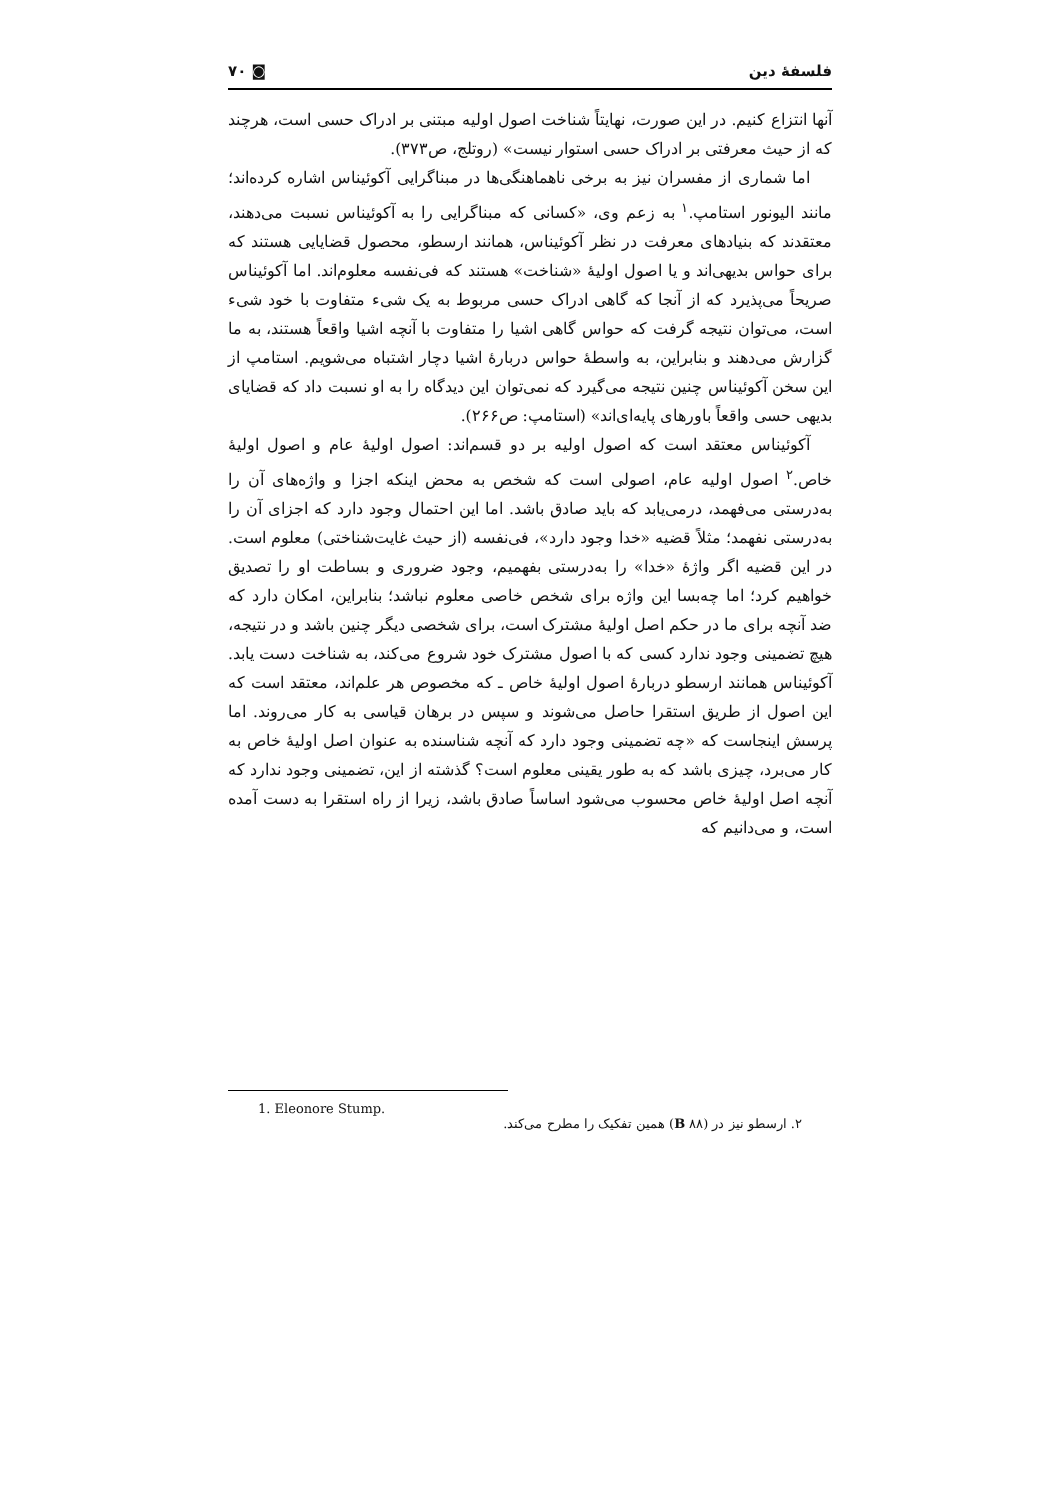فلسفهٔ دین ◙ ۷۰
آنها انتزاع کنیم. در این صورت، نهایتاً شناخت اصول اولیه مبتنی بر ادراک حسی است، هرچند که از حیث معرفتی بر ادراک حسی استوار نیست» (روتلج، ص۳۷۳).
اما شماری از مفسران نیز به برخی ناهماهنگی‌ها در مبناگرایی آکوئیناس اشاره کرده‌اند؛ مانند الیونور استامپ.<sup>۱</sup> به زعم وی، «کسانی که مبناگرایی را به آکوئیناس نسبت می‌دهند، معتقدند که بنیادهای معرفت در نظر آکوئیناس، همانند ارسطو، محصول قضایایی هستند که برای حواس بدیهی‌اند و یا اصول اولیهٔ «شناخت» هستند که فی‌نفسه معلوم‌اند. اما آکوئیناس صریحاً می‌پذیرد که از آنجا که گاهی ادراک حسی مربوط به یک شیء متفاوت با خود شیء است، می‌توان نتیجه گرفت که حواس گاهی اشیا را متفاوت با آنچه اشیا واقعاً هستند، به ما گزارش می‌دهند و بنابراین، به واسطهٔ حواس دربارهٔ اشیا دچار اشتباه می‌شویم. استامپ از این سخن آکوئیناس چنین نتیجه می‌گیرد که نمی‌توان این دیدگاه را به او نسبت داد که قضایای بدیهی حسی واقعاً باورهای پایه‌ای‌اند» (استامپ: ص۲۶۶).
آکوئیناس معتقد است که اصول اولیه بر دو قسم‌اند: اصول اولیهٔ عام و اصول اولیهٔ خاص.<sup>۲</sup> اصول اولیه عام، اصولی است که شخص به محض اینکه اجزا و واژه‌های آن را به‌درستی می‌فهمد، درمی‌یابد که باید صادق باشد. اما این احتمال وجود دارد که اجزای آن را به‌درستی نفهمد؛ مثلاً قضیه «خدا وجود دارد»، فی‌نفسه (از حیث غایت‌شناختی) معلوم است. در این قضیه اگر واژهٔ «خدا» را به‌درستی بفهمیم، وجود ضروری و بساطت او را تصدیق خواهیم کرد؛ اما چه‌بسا این واژه برای شخص خاصی معلوم نباشد؛ بنابراین، امکان دارد که ضد آنچه برای ما در حکم اصل اولیهٔ مشترک است، برای شخصی دیگر چنین باشد و در نتیجه، هیچ تضمینی وجود ندارد کسی که با اصول مشترک خود شروع می‌کند، به شناخت دست یابد. آکوئیناس همانند ارسطو دربارهٔ اصول اولیهٔ خاص ـ که مخصوص هر علم‌اند، معتقد است که این اصول از طریق استقرا حاصل می‌شوند و سپس در برهان قیاسی به کار می‌روند. اما پرسش اینجاست که «چه تضمینی وجود دارد که آنچه شناسنده به عنوان اصل اولیهٔ خاص به کار می‌برد، چیزی باشد که به طور یقینی معلوم است؟ گذشته از این، تضمینی وجود ندارد که آنچه اصل اولیهٔ خاص محسوب می‌شود اساساً صادق باشد، زیرا از راه استقرا به دست آمده است، و می‌دانیم که
1. Eleonore Stump.
۲. ارسطو نیز در (B ۸۸) همین تفکیک را مطرح می‌کند.